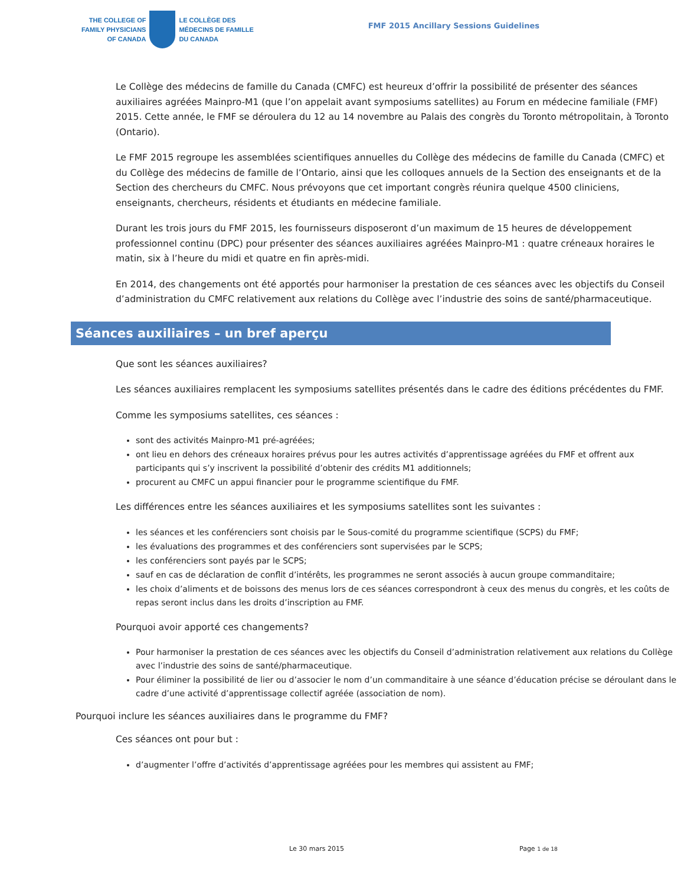THE COLLEGE OF
FAMILY PHYSICIANS
OF CANADA
LE COLLÈGE DES
MÉDECINS DE FAMILLE
DU CANADA
FMF 2015 Ancillary Sessions Guidelines
Le Collège des médecins de famille du Canada (CMFC) est heureux d’offrir la possibilité de présenter des séances auxiliaires agréées Mainpro-M1 (que l’on appelait avant symposiums satellites) au Forum en médecine familiale (FMF) 2015. Cette année, le FMF se déroulera du 12 au 14 novembre au Palais des congrès du Toronto métropolitain, à Toronto (Ontario).
Le FMF 2015 regroupe les assemblées scientifiques annuelles du Collège des médecins de famille du Canada (CMFC) et du Collège des médecins de famille de l’Ontario, ainsi que les colloques annuels de la Section des enseignants et de la Section des chercheurs du CMFC. Nous prévoyons que cet important congrès réunira quelque 4500 cliniciens, enseignants, chercheurs, résidents et étudiants en médecine familiale.
Durant les trois jours du FMF 2015, les fournisseurs disposeront d’un maximum de 15 heures de développement professionnel continu (DPC) pour présenter des séances auxiliaires agréées Mainpro-M1 : quatre créneaux horaires le matin, six à l’heure du midi et quatre en fin après-midi.
En 2014, des changements ont été apportés pour harmoniser la prestation de ces séances avec les objectifs du Conseil d’administration du CMFC relativement aux relations du Collège avec l’industrie des soins de santé/pharmaceutique.
Séances auxiliaires – un bref aperçu
Que sont les séances auxiliaires?
Les séances auxiliaires remplacent les symposiums satellites présentés dans le cadre des éditions précédentes du FMF.
Comme les symposiums satellites, ces séances :
sont des activités Mainpro-M1 pré-agréées;
ont lieu en dehors des créneaux horaires prévus pour les autres activités d’apprentissage agréées du FMF et offrent aux participants qui s’y inscrivent la possibilité d’obtenir des crédits M1 additionnels;
procurent au CMFC un appui financier pour le programme scientifique du FMF.
Les différences entre les séances auxiliaires et les symposiums satellites sont les suivantes :
les séances et les conférenciers sont choisis par le Sous-comité du programme scientifique (SCPS) du FMF;
les évaluations des programmes et des conférenciers sont supervisées par le SCPS;
les conférenciers sont payés par le SCPS;
sauf en cas de déclaration de conflit d’intérêts, les programmes ne seront associés à aucun groupe commanditaire;
les choix d’aliments et de boissons des menus lors de ces séances correspondront à ceux des menus du congrès, et les coûts de repas seront inclus dans les droits d’inscription au FMF.
Pourquoi avoir apporté ces changements?
Pour harmoniser la prestation de ces séances avec les objectifs du Conseil d’administration relativement aux relations du Collège avec l’industrie des soins de santé/pharmaceutique.
Pour éliminer la possibilité de lier ou d’associer le nom d’un commanditaire à une séance d’éducation précise se déroulant dans le cadre d’une activité d’apprentissage collectif agréée (association de nom).
Pourquoi inclure les séances auxiliaires dans le programme du FMF?
Ces séances ont pour but :
d’augmenter l’offre d’activités d’apprentissage agréées pour les membres qui assistent au FMF;
Le 30 mars 2015 Page 1 de 18